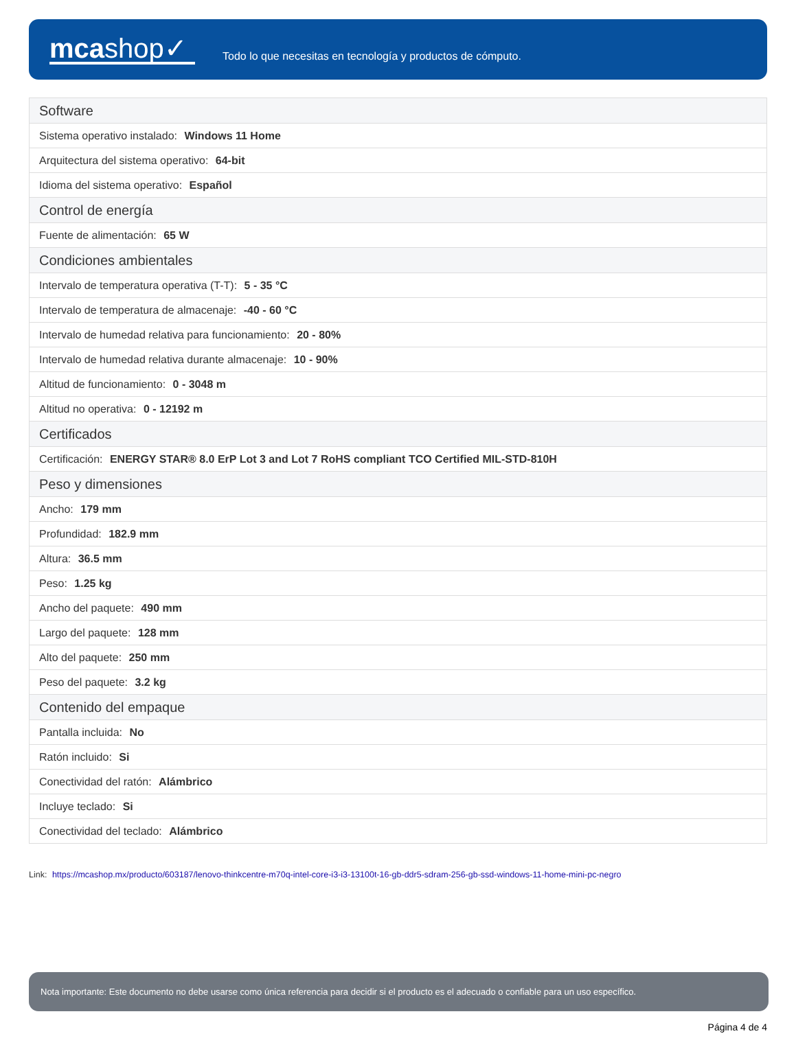mcashop✓
Todo lo que necesitas en tecnología y productos de cómputo.
| Software |
| --- |
| Sistema operativo instalado: Windows 11 Home |
| Arquitectura del sistema operativo: 64-bit |
| Idioma del sistema operativo: Español |
| Control de energía |
| Fuente de alimentación: 65 W |
| Condiciones ambientales |
| Intervalo de temperatura operativa (T-T): 5 - 35 °C |
| Intervalo de temperatura de almacenaje: -40 - 60 °C |
| Intervalo de humedad relativa para funcionamiento: 20 - 80% |
| Intervalo de humedad relativa durante almacenaje: 10 - 90% |
| Altitud de funcionamiento: 0 - 3048 m |
| Altitud no operativa: 0 - 12192 m |
| Certificados |
| Certificación: ENERGY STAR® 8.0 ErP Lot 3 and Lot 7 RoHS compliant TCO Certified MIL-STD-810H |
| Peso y dimensiones |
| Ancho: 179 mm |
| Profundidad: 182.9 mm |
| Altura: 36.5 mm |
| Peso: 1.25 kg |
| Ancho del paquete: 490 mm |
| Largo del paquete: 128 mm |
| Alto del paquete: 250 mm |
| Peso del paquete: 3.2 kg |
| Contenido del empaque |
| Pantalla incluida: No |
| Ratón incluido: Si |
| Conectividad del ratón: Alámbrico |
| Incluye teclado: Si |
| Conectividad del teclado: Alámbrico |
Link: https://mcashop.mx/producto/603187/lenovo-thinkcentre-m70q-intel-core-i3-i3-13100t-16-gb-ddr5-sdram-256-gb-ssd-windows-11-home-mini-pc-negro
Nota importante: Este documento no debe usarse como única referencia para decidir si el producto es el adecuado o confiable para un uso específico.
Página 4 de 4